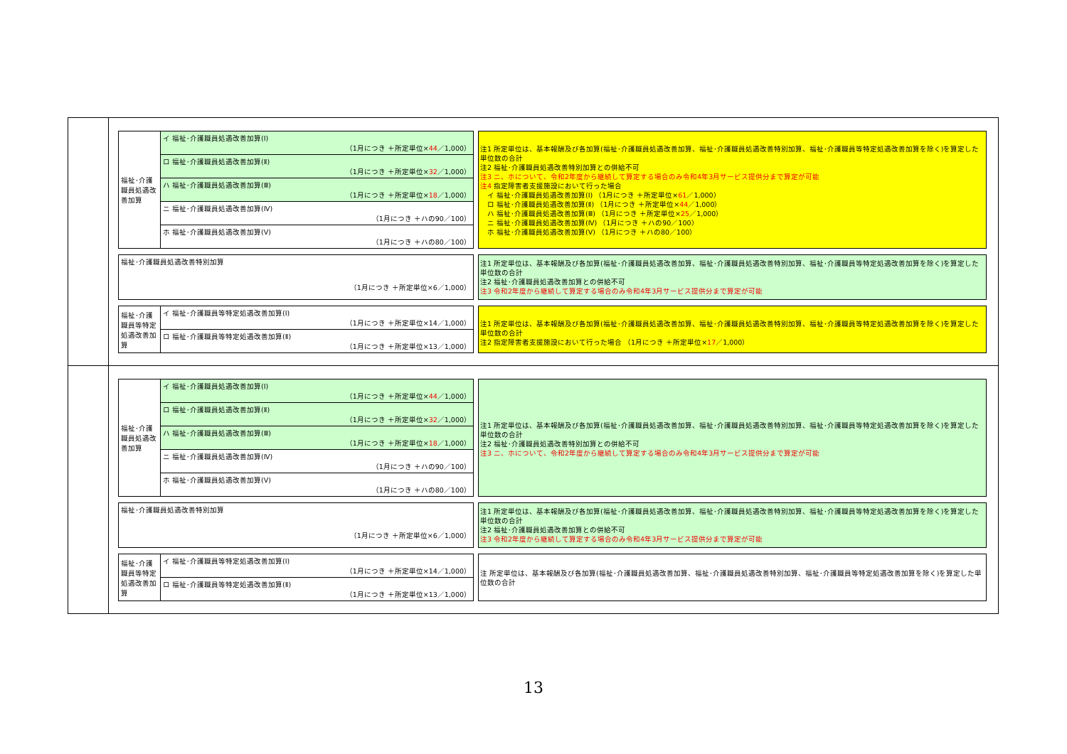| 福祉･介護職員処遇改善加算 | イ 福祉･介護職員処遇改善加算(Ⅰ) （1月につき ＋所定単位× 44 ／1,000） |
| | ロ 福祉･介護職員処遇改善加算(Ⅱ) （1月につき ＋所定単位× 32 ／1,000） |
| | ハ 福祉･介護職員処遇改善加算(Ⅲ) （1月につき ＋所定単位× 18 ／1,000） |
| | ニ 福祉･介護職員処遇改善加算(Ⅳ) （1月につき ＋ハの90／100） |
| | ホ 福祉･介護職員処遇改善加算(Ⅴ) （1月につき ＋ハの80／100） |
注1 所定単位は、基本報酬及び各加算(福祉･介護職員処遇改善加算、福祉･介護職員処遇改善特別加算、福祉･介護職員等特定処遇改善加算を除く)を算定した単位数の合計
注2 福祉･介護職員処遇改善特別加算との併給不可
注3 ニ、ホについて、令和2年度から継続して算定する場合のみ令和4年3月サービス提供分まで算定が可能
注4 指定障害者支援施設において行った場合
　イ 福祉･介護職員処遇改善加算(Ⅰ) （1月につき ＋所定単位×61／1,000）
　ロ 福祉･介護職員処遇改善加算(Ⅱ) （1月につき ＋所定単位×44／1,000）
　ハ 福祉･介護職員処遇改善加算(Ⅲ) （1月につき ＋所定単位×25／1,000）
　ニ 福祉･介護職員処遇改善加算(Ⅳ) （1月につき ＋ハの90／100）
　ホ 福祉･介護職員処遇改善加算(Ⅴ) （1月につき ＋ハの80／100）
| 福祉･介護職員処遇改善特別加算 （1月につき ＋所定単位×6／1,000） |
注1 所定単位は、基本報酬及び各加算(福祉･介護職員処遇改善加算、福祉･介護職員処遇改善特別加算、福祉･介護職員等特定処遇改善加算を除く)を算定した単位数の合計
注2 福祉･介護職員処遇改善加算との併給不可
注3 令和2年度から継続して算定する場合のみ令和4年3月サービス提供分まで算定が可能
| 福祉･介護職員等特定処遇改善加算 | イ 福祉･介護職員等特定処遇改善加算(Ⅰ) （1月につき ＋所定単位×14／1,000） |
| | ロ 福祉･介護職員等特定処遇改善加算(Ⅱ) （1月につき ＋所定単位×13／1,000） |
注1 所定単位は、基本報酬及び各加算(福祉･介護職員処遇改善加算、福祉･介護職員処遇改善特別加算、福祉･介護職員等特定処遇改善加算を除く)を算定した単位数の合計
注2 指定障害者支援施設において行った場合 （1月につき ＋所定単位×17／1,000）
| 福祉･介護職員処遇改善加算 | イ 福祉･介護職員処遇改善加算(Ⅰ) （1月につき ＋所定単位× 44 ／1,000） |
| | ロ 福祉･介護職員処遇改善加算(Ⅱ) （1月につき ＋所定単位× 32 ／1,000） |
| | ハ 福祉･介護職員処遇改善加算(Ⅲ) （1月につき ＋所定単位× 18 ／1,000） |
| | ニ 福祉･介護職員処遇改善加算(Ⅳ) （1月につき ＋ハの90／100） |
| | ホ 福祉･介護職員処遇改善加算(Ⅴ) （1月につき ＋ハの80／100） |
注1 所定単位は、基本報酬及び各加算(福祉･介護職員処遇改善加算、福祉･介護職員処遇改善特別加算、福祉･介護職員等特定処遇改善加算を除く)を算定した単位数の合計
注2 福祉･介護職員処遇改善特別加算との併給不可
注3 ニ、ホについて、令和2年度から継続して算定する場合のみ令和4年3月サービス提供分まで算定が可能
| 福祉･介護職員処遇改善特別加算 （1月につき ＋所定単位×6／1,000） |
注1 所定単位は、基本報酬及び各加算(福祉･介護職員処遇改善加算、福祉･介護職員処遇改善特別加算、福祉･介護職員等特定処遇改善加算を除く)を算定した単位数の合計
注2 福祉･介護職員処遇改善加算との併給不可
注3 令和2年度から継続して算定する場合のみ令和4年3月サービス提供分まで算定が可能
| 福祉･介護職員等特定処遇改善加算 | イ 福祉･介護職員等特定処遇改善加算(Ⅰ) （1月につき ＋所定単位×14／1,000） |
| | ロ 福祉･介護職員等特定処遇改善加算(Ⅱ) （1月につき ＋所定単位×13／1,000） |
注 所定単位は、基本報酬及び各加算(福祉･介護職員処遇改善加算、福祉･介護職員処遇改善特別加算、福祉･介護職員等特定処遇改善加算を除く)を算定した単位数の合計
13